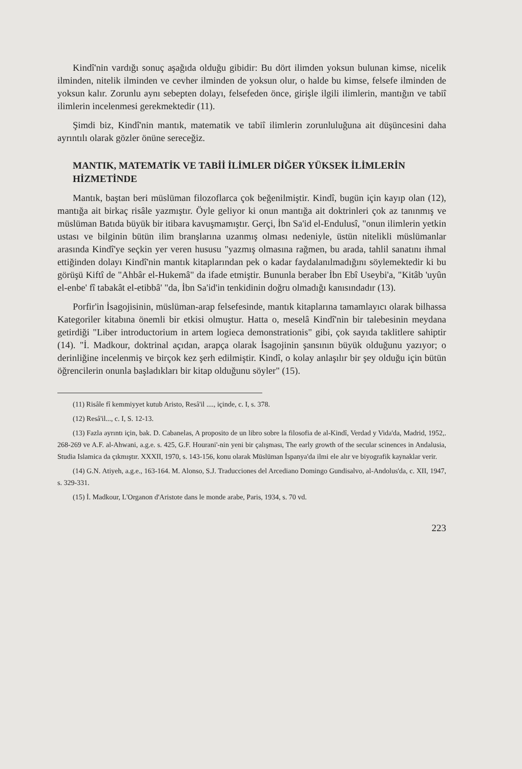Kindî'nin vardığı sonuç aşağıda olduğu gibidir: Bu dört ilimden yoksun bulunan kimse, nicelik ilminden, nitelik ilminden ve cevher ilminden de yoksun olur, o halde bu kimse, felsefe ilminden de yoksun kalır. Zorunlu aynı sebepten dolayı, felsefeden önce, girişle ilgili ilimlerin, mantığın ve tabiî ilimlerin incelenmesi gerekmektedir (11).
Şimdi biz, Kindî'nin mantık, matematik ve tabiî ilimlerin zorunluluğuna ait düşüncesini daha ayrıntılı olarak gözler önüne sereceğiz.
MANTIK, MATEMATİK VE TABİİ İLİMLER DİĞER YÜKSEK İLİMLERİN HİZMETİNDE
Mantık, baştan beri müslüman filozoflarca çok beğenilmiştir. Kindî, bugün için kayıp olan (12), mantığa ait birkaç risâle yazmıştır. Öyle geliyor ki onun mantığa ait doktrinleri çok az tanınmış ve müslüman Batıda büyük bir itibara kavuşmamıştır. Gerçi, İbn Sa'id el-Endulusî, "onun ilimlerin yetkin ustası ve bilginin bütün ilim branşlarına uzanmış olması nedeniyle, üstün nitelikli müslümanlar arasında Kindî'ye seçkin yer veren hususu "yazmış olmasına rağmen, bu arada, tahlil sanatını ihmal ettiğinden dolayı Kindî'nin mantık kitaplarından pek o kadar faydalanılmadığını söylemektedir ki bu görüşü Kiftî de "Ahbâr el-Hukemâ" da ifade etmiştir. Bununla beraber İbn Ebî Useybi'a, "Kitâb 'uyûn el-enbe' fî tabakât el-etibbâ' "da, İbn Sa'id'in tenkidinin doğru olmadığı kanısındadır (13).
Porfir'in İsagojisinin, müslüman-arap felsefesinde, mantık kitaplarına tamamlayıcı olarak bilhassa Kategoriler kitabına önemli bir etkisi olmuştur. Hatta o, meselâ Kindî'nin bir talebesinin meydana getirdiği "Liber introductorium in artem logieca demonstrationis" gibi, çok sayıda taklitlere sahiptir (14). "İ. Madkour, doktrinal açıdan, arapça olarak İsagojinin şansının büyük olduğunu yazıyor; o derinliğine incelenmiş ve birçok kez şerh edilmiştir. Kindî, o kolay anlaşılır bir şey olduğu için bütün öğrencilerin onunla başladıkları bir kitap olduğunu söyler" (15).
(11) Risâle fî kemmiyyet kutub Aristo, Resâ'il ...., içinde, c. I, s. 378.
(12) Resâ'il..., c. I, S. 12-13.
(13) Fazla ayrıntı için, bak. D. Cabanelas, A proposito de un libro sobre la filosofia de al-Kindî, Verdad y Vida'da, Madrid, 1952,. 268-269 ve A.F. al-Ahwani, a.g.e. s. 425, G.F. Hourani'-nin yeni bir çalışması, The early growth of the secular scinences in Andalusia, Studia Islamica da çıkmıştır. XXXII, 1970, s. 143-156, konu olarak Müslüman İspanya'da ilmi ele alır ve biyografik kaynaklar verir.
(14) G.N. Atiyeh, a.g.e., 163-164. M. Alonso, S.J. Traducciones del Arcediano Domingo Gundisalvo, al-Andolus'da, c. XII, 1947, s. 329-331.
(15) İ. Madkour, L'Organon d'Aristote dans le monde arabe, Paris, 1934, s. 70 vd.
223